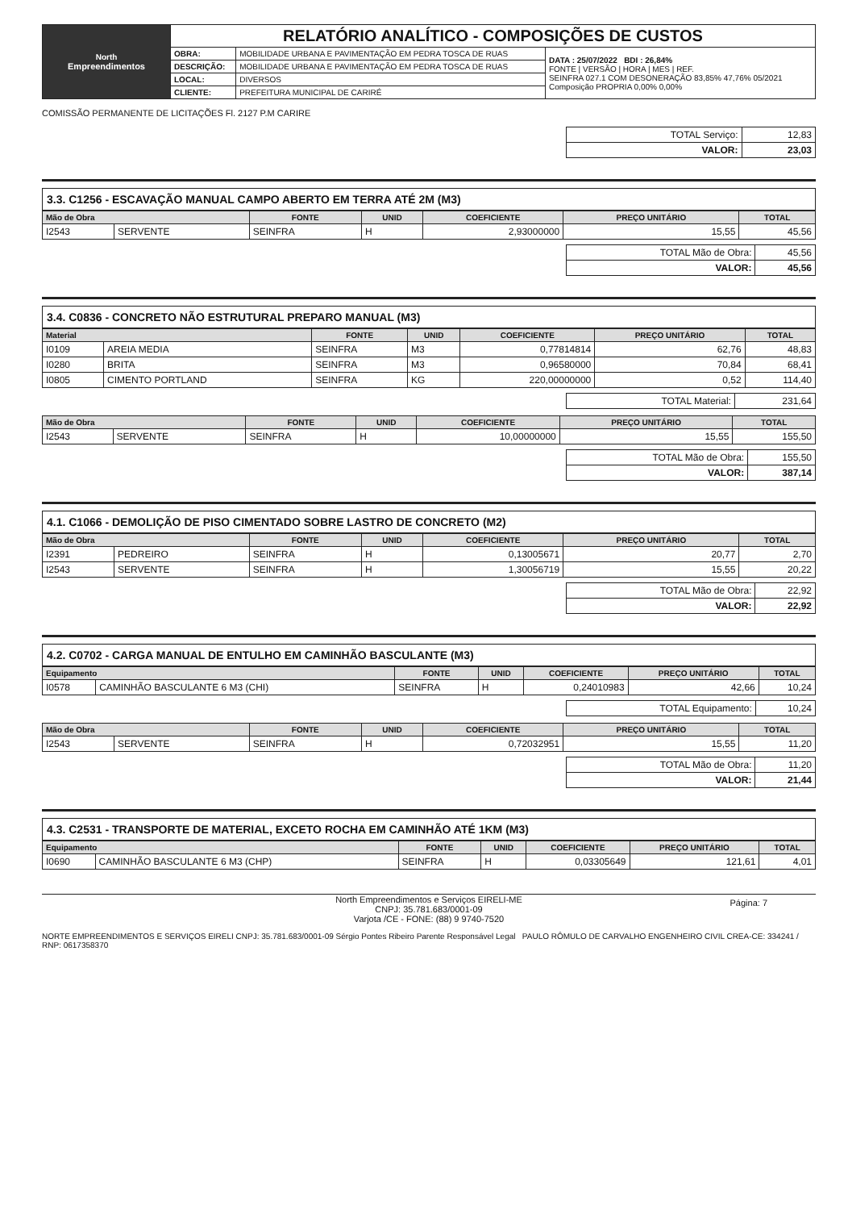| North Empreendimentos | RELATÓRIO ANALÍTICO - COMPOSIÇÕES DE CUSTOS | | |
| | OBRA: | MOBILIDADE URBANA E PAVIMENTAÇÃO EM PEDRA TOSCA DE RUAS | DATA : 25/07/2022 BDI : 26,84% FONTE / VERSÃO / HORA / MES / REF. SEINFRA 027.1 COM DESONERAÇÃO 83,85% 47,76% 05/2021 Composição PROPRIA 0,00% 0,00% |
| | DESCRIÇÃO: | MOBILIDADE URBANA E PAVIMENTAÇÃO EM PEDRA TOSCA DE RUAS | |
| | LOCAL: | DIVERSOS | |
| | CLIENTE: | PREFEITURA MUNICIPAL DE CARIRÉ | |
COMISSÃO PERMANENTE DE LICITAÇÕES Fl. 2127 P.M CARIRE
| TOTAL Serviço: | 12,83 |
| VALOR: | 23,03 |
3.3. C1256 - ESCAVAÇÃO MANUAL CAMPO ABERTO EM TERRA ATÉ 2M (M3)
| Mão de Obra | | FONTE | UNID | COEFICIENTE | PREÇO UNITÁRIO | TOTAL |
| --- | --- | --- | --- | --- | --- | --- |
| I2543 | SERVENTE | SEINFRA | H | 2,93000000 | 15,55 | 45,56 |
| TOTAL Mão de Obra: | 45,56 |
| VALOR: | 45,56 |
3.4. C0836 - CONCRETO NÃO ESTRUTURAL PREPARO MANUAL (M3)
| Material | | FONTE | UNID | COEFICIENTE | PREÇO UNITÁRIO | TOTAL |
| --- | --- | --- | --- | --- | --- | --- |
| I0109 | AREIA MEDIA | SEINFRA | M3 | 0,77814814 | 62,76 | 48,83 |
| I0280 | BRITA | SEINFRA | M3 | 0,96580000 | 70,84 | 68,41 |
| I0805 | CIMENTO PORTLAND | SEINFRA | KG | 220,00000000 | 0,52 | 114,40 |
| TOTAL Material: | 231,64 |
| Mão de Obra | | FONTE | UNID | COEFICIENTE | PREÇO UNITÁRIO | TOTAL |
| --- | --- | --- | --- | --- | --- | --- |
| I2543 | SERVENTE | SEINFRA | H | 10,00000000 | 15,55 | 155,50 |
| TOTAL Mão de Obra: | 155,50 |
| VALOR: | 387,14 |
4.1. C1066 - DEMOLIÇÃO DE PISO CIMENTADO SOBRE LASTRO DE CONCRETO (M2)
| Mão de Obra | | FONTE | UNID | COEFICIENTE | PREÇO UNITÁRIO | TOTAL |
| --- | --- | --- | --- | --- | --- | --- |
| I2391 | PEDREIRO | SEINFRA | H | 0,13005671 | 20,77 | 2,70 |
| I2543 | SERVENTE | SEINFRA | H | 1,30056719 | 15,55 | 20,22 |
| TOTAL Mão de Obra: | 22,92 |
| VALOR: | 22,92 |
4.2. C0702 - CARGA MANUAL DE ENTULHO EM CAMINHÃO BASCULANTE (M3)
| Equipamento | | FONTE | UNID | COEFICIENTE | PREÇO UNITÁRIO | TOTAL |
| --- | --- | --- | --- | --- | --- | --- |
| I0578 | CAMINHÃO BASCULANTE 6 M3 (CHI) | SEINFRA | H | 0,24010983 | 42,66 | 10,24 |
| TOTAL Equipamento: | 10,24 |
| Mão de Obra | | FONTE | UNID | COEFICIENTE | PREÇO UNITÁRIO | TOTAL |
| --- | --- | --- | --- | --- | --- | --- |
| I2543 | SERVENTE | SEINFRA | H | 0,72032951 | 15,55 | 11,20 |
| TOTAL Mão de Obra: | 11,20 |
| VALOR: | 21,44 |
4.3. C2531 - TRANSPORTE DE MATERIAL, EXCETO ROCHA EM CAMINHÃO ATÉ 1KM (M3)
| Equipamento | | FONTE | UNID | COEFICIENTE | PREÇO UNITÁRIO | TOTAL |
| --- | --- | --- | --- | --- | --- | --- |
| I0690 | CAMINHÃO BASCULANTE 6 M3 (CHP) | SEINFRA | H | 0,03305649 | 121,61 | 4,01 |
North Empreendimentos e Serviços EIRELI-ME
CNPJ: 35.781.683/0001-09
Varjota /CE - FONE: (88) 9 9740-7520
Página: 7
NORTE EMPREENDIMENTOS E SERVIÇOS EIRELI CNPJ: 35.781.683/0001-09 Sérgio Pontes Ribeiro Parente Responsável Legal PAULO RÔMULO DE CARVALHO ENGENHEIRO CIVIL CREA-CE: 334241 / RNP: 0617358370